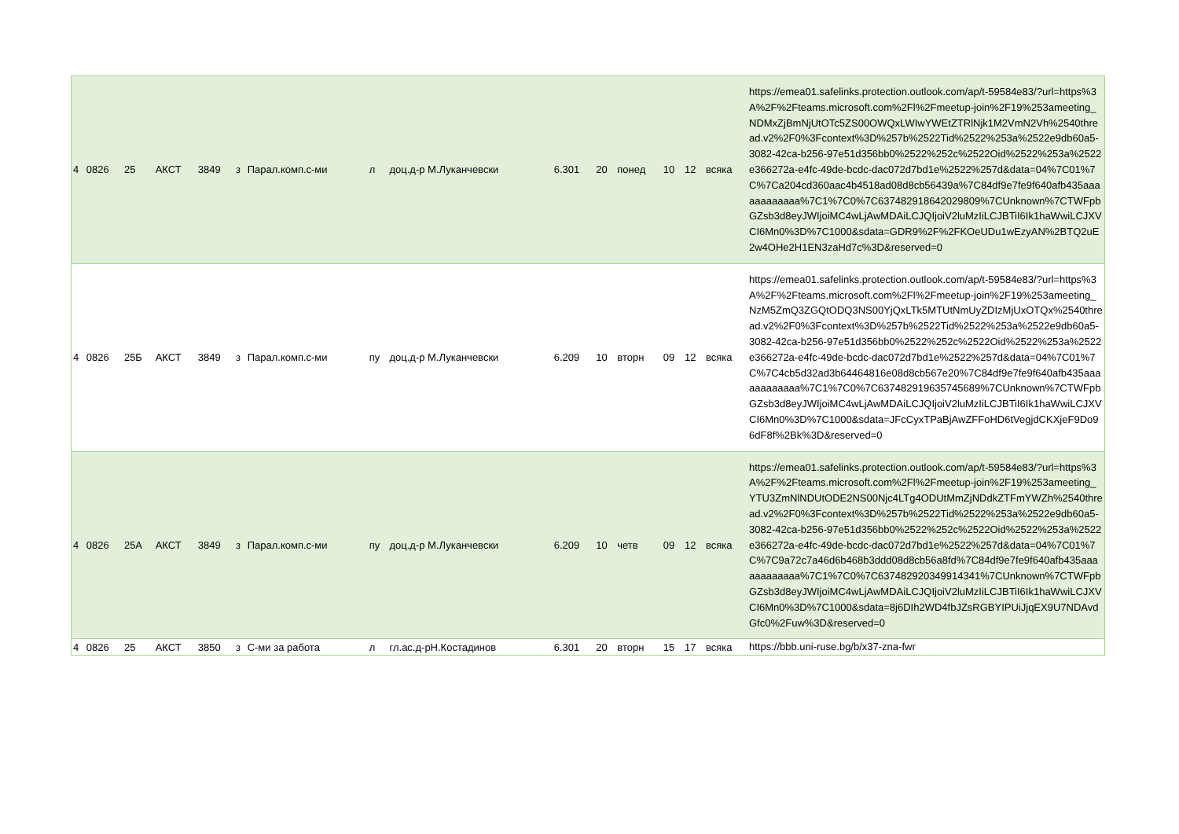| 4 | 0826 | 25 | АКСТ | 3849 | з | Парал.комп.с-ми | л | доц.д-р М.Луканчевски | 6.301 | 20 | понед | 10 | 12 | всяка | https://emea01.safelinks.protection.outlook.com/ap/t-59584e83/?url=https%3A%2F%2Fteams.microsoft.com%2Fl%2Fmeetup-join%2F19%253ameeting_NDMxZjBmNjUtOTc5ZS00OWQxLWIwYWEtZTRlNjk1M2VmN2Vh%2540thread.v2%2F0%3Fcontext%3D%257b%2522Tid%2522%253a%2522e9db60a5-3082-42ca-b256-97e51d356bb0%2522%252c%2522Oid%2522%253a%2522e366272a-e4fc-49de-bcdc-dac072d7bd1e%2522%257d&data=04%7C01%7C%7Ca204cd360aac4b4518ad08d8cb56439a%7C84df9e7fe9f640afb435aaaaaaaaaaaa%7C1%7C0%7C637482918642029809%7CUnknown%7CTWFpbGZsb3d8eyJWIjoiMC4wLjAwMDAiLCJQIjoiV2luMzIiLCJBTiI6Ik1haWwiLCJXVCI6Mn0%3D%7C1000&sdata=GDR9%2F%2FKOeUDu1wEzyAN%2BTQ2uE2w4OHe2H1EN3zaHd7c%3D&reserved=0 |
| 4 | 0826 | 25Б | АКСТ | 3849 | з | Парал.комп.с-ми | пу | доц.д-р М.Луканчевски | 6.209 | 10 | вторн | 09 | 12 | всяка | https://emea01.safelinks.protection.outlook.com/ap/t-59584e83/?url=https%3A%2F%2Fteams.microsoft.com%2Fl%2Fmeetup-join%2F19%253ameeting_NzM5ZmQ3ZGQtODQ3NS00YjQxLTk5MTUtNmUyZDIzMjUxOTQx%2540thread.v2%2F0%3Fcontext%3D%257b%2522Tid%2522%253a%2522e9db60a5-3082-42ca-b256-97e51d356bb0%2522%252c%2522Oid%2522%253a%2522e366272a-e4fc-49de-bcdc-dac072d7bd1e%2522%257d&data=04%7C01%7C%7C4cb5d32ad3b64464816e08d8cb567e20%7C84df9e7fe9f640afb435aaaaaaaaaaaa%7C1%7C0%7C637482919635745689%7CUnknown%7CTWFpbGZsb3d8eyJWIjoiMC4wLjAwMDAiLCJQIjoiV2luMzIiLCJBTiI6Ik1haWwiLCJXVCI6Mn0%3D%7C1000&sdata=JFcCyxTPaBjAwZFFoHD6tVegjdCKXjeF9Do96dF8f%2Bk%3D&reserved=0 |
| 4 | 0826 | 25А | АКСТ | 3849 | з | Парал.комп.с-ми | пу | доц.д-р М.Луканчевски | 6.209 | 10 | четв | 09 | 12 | всяка | https://emea01.safelinks.protection.outlook.com/ap/t-59584e83/?url=https%3A%2F%2Fteams.microsoft.com%2Fl%2Fmeetup-join%2F19%253ameeting_YTU3ZmNlNDUtODE2NS00Njc4LTg4ODUtMmZjNDdkZTFmYWZh%2540thread.v2%2F0%3Fcontext%3D%257b%2522Tid%2522%253a%2522e9db60a5-3082-42ca-b256-97e51d356bb0%2522%252c%2522Oid%2522%253a%2522e366272a-e4fc-49de-bcdc-dac072d7bd1e%2522%257d&data=04%7C01%7C%7C9a72c7a46d6b468b3ddd08d8cb56a8fd%7C84df9e7fe9f640afb435aaaaaaaaaaaa%7C1%7C0%7C637482920349914341%7CUnknown%7CTWFpbGZsb3d8eyJWIjoiMC4wLjAwMDAiLCJQIjoiV2luMzIiLCJBTiI6Ik1haWwiLCJXVCI6Mn0%3D%7C1000&sdata=8j6DIh2WD4fbJZsRGBYIPUiJjqEX9U7NDAvdGfc0%2Fuw%3D&reserved=0 |
| 4 | 0826 | 25 | АКСТ | 3850 | з | С-ми за работа | л | гл.ас.д-рН.Костадинов | 6.301 | 20 | вторн | 15 | 17 | всяка | https://bbb.uni-ruse.bg/b/x37-zna-fwr |